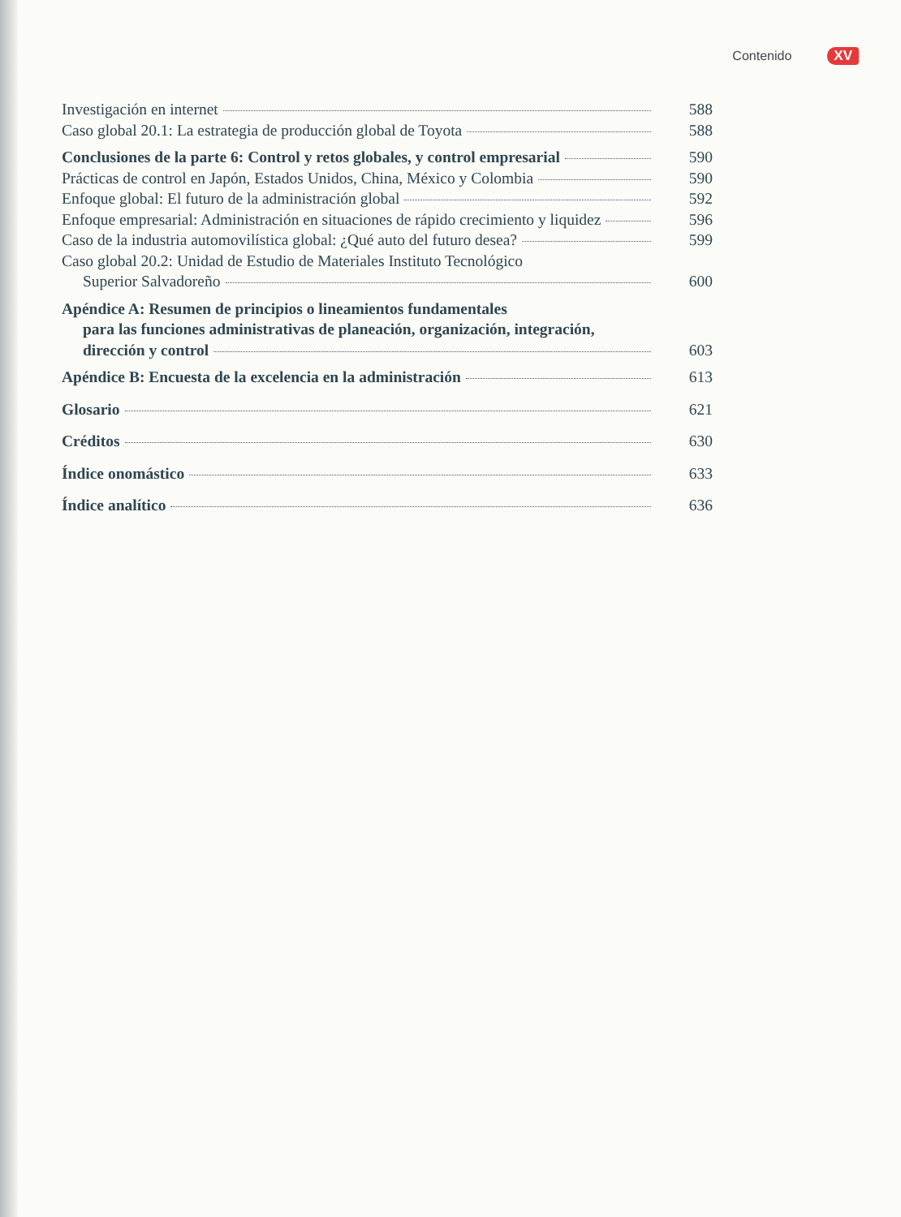Contenido XV
Investigación en internet 588
Caso global 20.1: La estrategia de producción global de Toyota 588
Conclusiones de la parte 6: Control y retos globales, y control empresarial 590
Prácticas de control en Japón, Estados Unidos, China, México y Colombia 590
Enfoque global: El futuro de la administración global 592
Enfoque empresarial: Administración en situaciones de rápido crecimiento y liquidez 596
Caso de la industria automovilística global: ¿Qué auto del futuro desea? 599
Caso global 20.2: Unidad de Estudio de Materiales Instituto Tecnológico
Superior Salvadoreño 600
Apéndice A: Resumen de principios o lineamientos fundamentales
para las funciones administrativas de planeación, organización, integración,
dirección y control 603
Apéndice B: Encuesta de la excelencia en la administración 613
Glosario 621
Créditos 630
Índice onomástico 633
Índice analítico 636